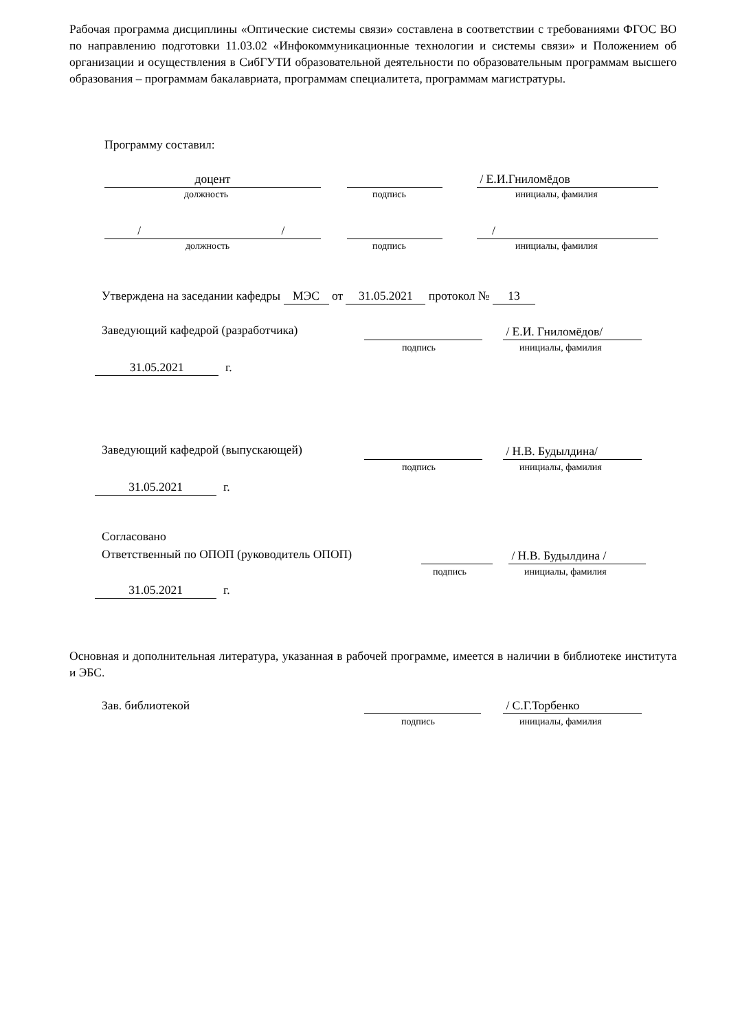Рабочая программа дисциплины «Оптические системы связи» составлена в соответствии с требованиями ФГОС ВО по направлению подготовки 11.03.02 «Инфокоммуникационные технологии и системы связи» и Положением об организации и осуществления в СибГУТИ образовательной деятельности по образовательным программам высшего образования – программам бакалавриата, программам специалитета, программам магистратуры.
Программу составил:
доцент / Е.И.Гниломёдов
должность подпись инициалы, фамилия
/ / /
должность подпись инициалы, фамилия
Утверждена на заседании кафедры МЭС от 31.05.2021 протокол № 13
Заведующий кафедрой (разработчика)
/ Е.И. Гниломёдов/
подпись инициалы, фамилия
31.05.2021 г.
Заведующий кафедрой (выпускающей)
/ Н.В. Будылдина/
подпись инициалы, фамилия
31.05.2021 г.
Согласовано
Ответственный по ОПОП (руководитель ОПОП)
/ Н.В. Будылдина /
подпись инициалы, фамилия
31.05.2021 г.
Основная и дополнительная литература, указанная в рабочей программе, имеется в наличии в библиотеке института и ЭБС.
Зав. библиотекой / С.Г.Торбенко
подпись инициалы, фамилия